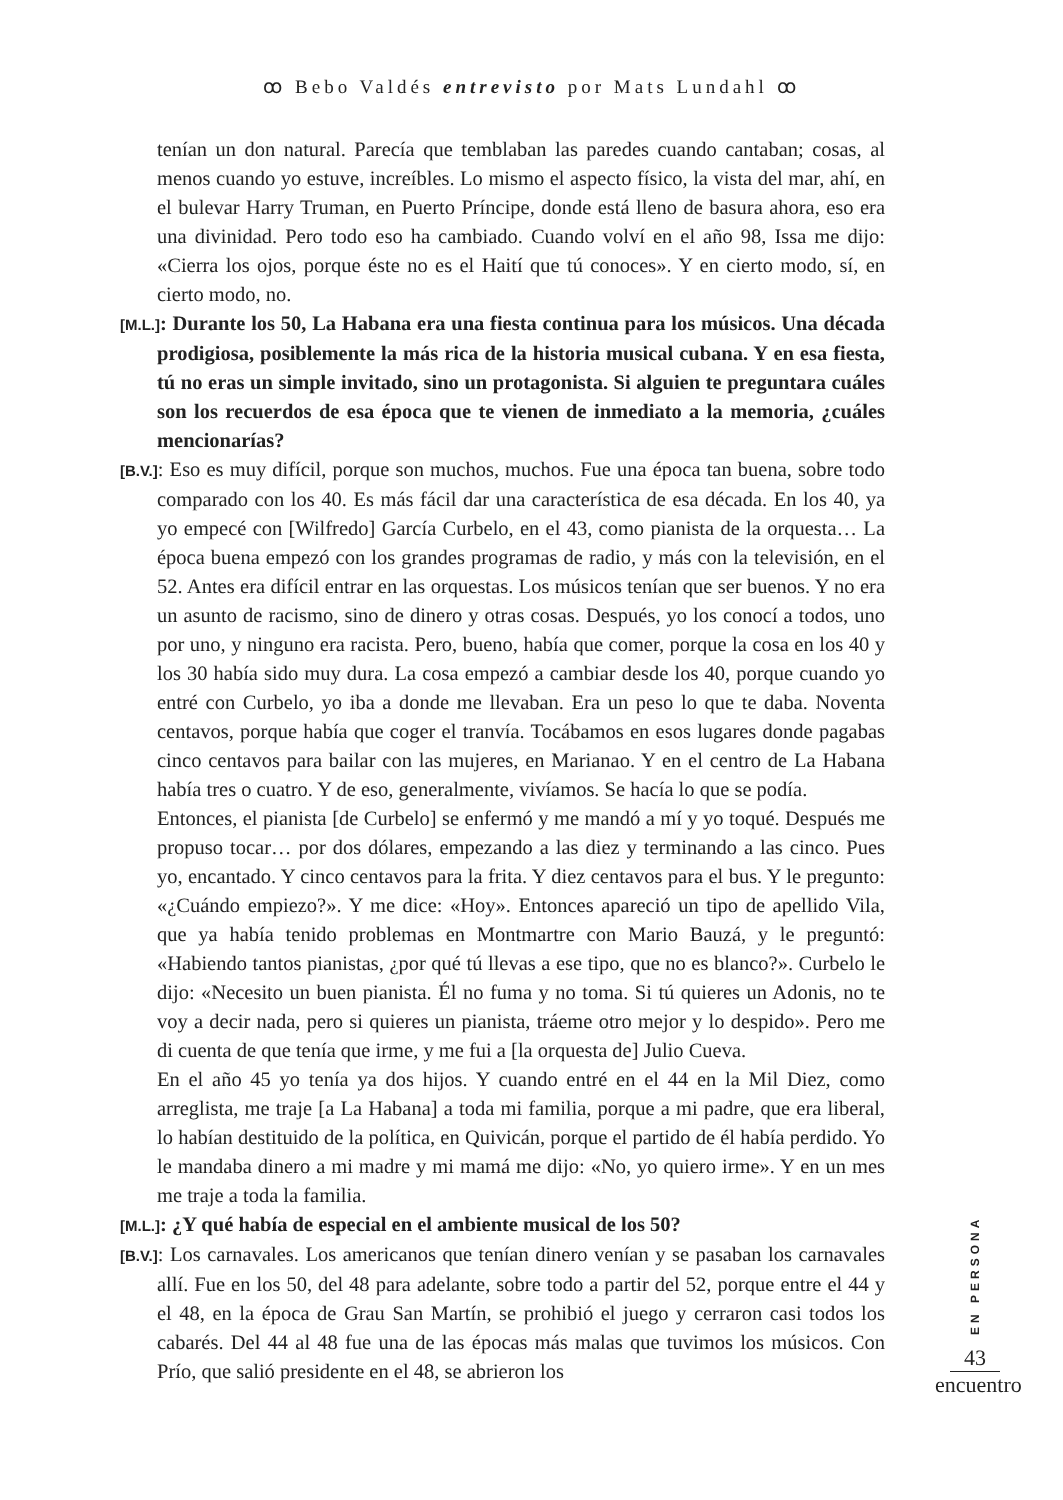ꝏ Bebo Valdés entrevisto por Mats Lundahl ꝏ
tenían un don natural. Parecía que temblaban las paredes cuando cantaban; cosas, al menos cuando yo estuve, increíbles. Lo mismo el aspecto físico, la vista del mar, ahí, en el bulevar Harry Truman, en Puerto Príncipe, donde está lleno de basura ahora, eso era una divinidad. Pero todo eso ha cambiado. Cuando volví en el año 98, Issa me dijo: «Cierra los ojos, porque éste no es el Haití que tú conoces». Y en cierto modo, sí, en cierto modo, no.
[M.L.]: Durante los 50, La Habana era una fiesta continua para los músicos. Una década prodigiosa, posiblemente la más rica de la historia musical cubana. Y en esa fiesta, tú no eras un simple invitado, sino un protagonista. Si alguien te preguntara cuáles son los recuerdos de esa época que te vienen de inmediato a la memoria, ¿cuáles mencionarías?
[B.V.]: Eso es muy difícil, porque son muchos, muchos. Fue una época tan buena, sobre todo comparado con los 40. Es más fácil dar una característica de esa década. En los 40, ya yo empecé con [Wilfredo] García Curbelo, en el 43, como pianista de la orquesta… La época buena empezó con los grandes programas de radio, y más con la televisión, en el 52. Antes era difícil entrar en las orquestas. Los músicos tenían que ser buenos. Y no era un asunto de racismo, sino de dinero y otras cosas. Después, yo los conocí a todos, uno por uno, y ninguno era racista. Pero, bueno, había que comer, porque la cosa en los 40 y los 30 había sido muy dura. La cosa empezó a cambiar desde los 40, porque cuando yo entré con Curbelo, yo iba a donde me llevaban. Era un peso lo que te daba. Noventa centavos, porque había que coger el tranvía. Tocábamos en esos lugares donde pagabas cinco centavos para bailar con las mujeres, en Marianao. Y en el centro de La Habana había tres o cuatro. Y de eso, generalmente, vivíamos. Se hacía lo que se podía.
Entonces, el pianista [de Curbelo] se enfermó y me mandó a mí y yo toqué. Después me propuso tocar… por dos dólares, empezando a las diez y terminando a las cinco. Pues yo, encantado. Y cinco centavos para la frita. Y diez centavos para el bus. Y le pregunto: «¿Cuándo empiezo?». Y me dice: «Hoy». Entonces apareció un tipo de apellido Vila, que ya había tenido problemas en Montmartre con Mario Bauzá, y le preguntó: «Habiendo tantos pianistas, ¿por qué tú llevas a ese tipo, que no es blanco?». Curbelo le dijo: «Necesito un buen pianista. Él no fuma y no toma. Si tú quieres un Adonis, no te voy a decir nada, pero si quieres un pianista, tráeme otro mejor y lo despido». Pero me di cuenta de que tenía que irme, y me fui a [la orquesta de] Julio Cueva.
En el año 45 yo tenía ya dos hijos. Y cuando entré en el 44 en la Mil Diez, como arreglista, me traje [a La Habana] a toda mi familia, porque a mi padre, que era liberal, lo habían destituido de la política, en Quivicán, porque el partido de él había perdido. Yo le mandaba dinero a mi madre y mi mamá me dijo: «No, yo quiero irme». Y en un mes me traje a toda la familia.
[M.L.]: ¿Y qué había de especial en el ambiente musical de los 50?
[B.V.]: Los carnavales. Los americanos que tenían dinero venían y se pasaban los carnavales allí. Fue en los 50, del 48 para adelante, sobre todo a partir del 52, porque entre el 44 y el 48, en la época de Grau San Martín, se prohibió el juego y cerraron casi todos los cabarés. Del 44 al 48 fue una de las épocas más malas que tuvimos los músicos. Con Prío, que salió presidente en el 48, se abrieron los
EN PERSONA
43
encuentro